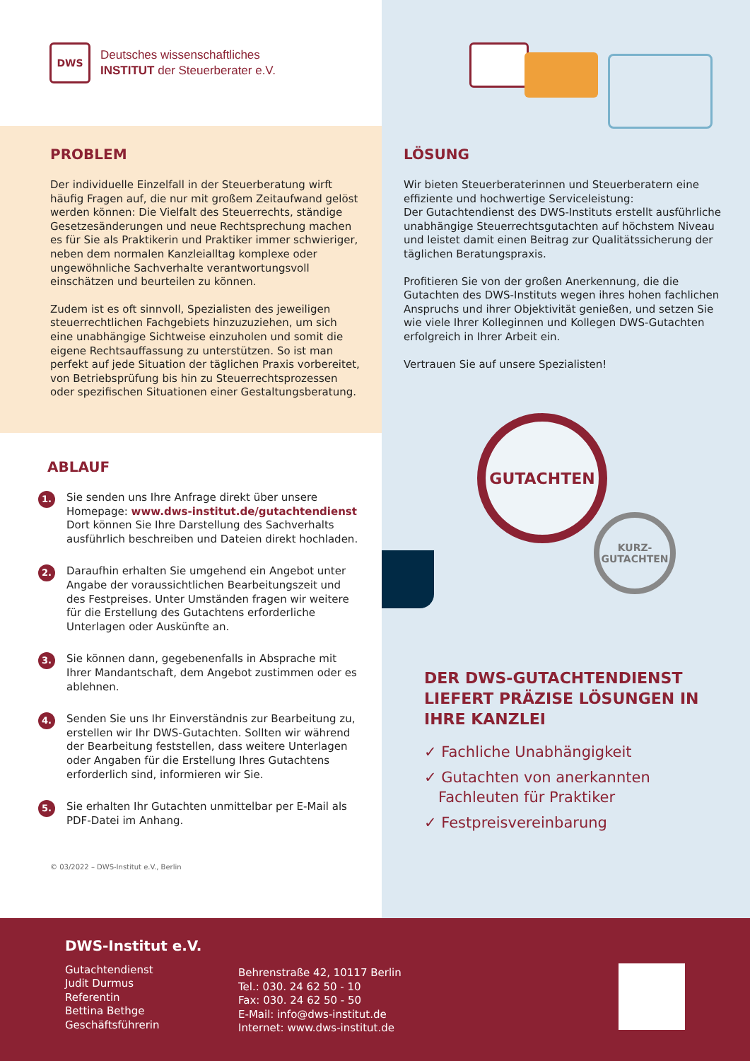DWS
Deutsches wissenschaftliches
INSTITUT der Steuerberater e.V.
PROBLEM
Der individuelle Einzelfall in der Steuerberatung wirft häufig Fragen auf, die nur mit großem Zeitaufwand gelöst werden können: Die Vielfalt des Steuerrechts, ständige Gesetzesänderungen und neue Rechtsprechung machen es für Sie als Praktikerin und Praktiker immer schwieriger, neben dem normalen Kanzleialltag komplexe oder ungewöhnliche Sachverhalte verantwortungsvoll einschätzen und beurteilen zu können.
Zudem ist es oft sinnvoll, Spezialisten des jeweiligen steuerrechtlichen Fachgebiets hinzuzuziehen, um sich eine unabhängige Sichtweise einzuholen und somit die eigene Rechtsauffassung zu unterstützen. So ist man perfekt auf jede Situation der täglichen Praxis vorbereitet, von Betriebsprüfung bis hin zu Steuerrechtsprozessen oder spezifischen Situationen einer Gestaltungsberatung.
ABLAUF
1.
Sie senden uns Ihre Anfrage direkt über unsere Homepage: www.dws-institut.de/gutachtendienst Dort können Sie Ihre Darstellung des Sachverhalts ausführlich beschreiben und Dateien direkt hochladen.
2.
Daraufhin erhalten Sie umgehend ein Angebot unter Angabe der voraussichtlichen Bearbeitungszeit und des Festpreises. Unter Umständen fragen wir weitere für die Erstellung des Gutachtens erforderliche Unterlagen oder Auskünfte an.
3.
Sie können dann, gegebenenfalls in Absprache mit Ihrer Mandantschaft, dem Angebot zustimmen oder es ablehnen.
4.
Senden Sie uns Ihr Einverständnis zur Bearbeitung zu, erstellen wir Ihr DWS-Gutachten. Sollten wir während der Bearbeitung feststellen, dass weitere Unterlagen oder Angaben für die Erstellung Ihres Gutachtens erforderlich sind, informieren wir Sie.
5.
Sie erhalten Ihr Gutachten unmittelbar per E-Mail als PDF-Datei im Anhang.
© 03/2022 – DWS-Institut e.V., Berlin
LÖSUNG
Wir bieten Steuerberaterinnen und Steuerberatern eine effiziente und hochwertige Serviceleistung:
Der Gutachtendienst des DWS-Instituts erstellt ausführliche unabhängige Steuerrechtsgutachten auf höchstem Niveau und leistet damit einen Beitrag zur Qualitätssicherung der täglichen Beratungspraxis.
Profitieren Sie von der großen Anerkennung, die die Gutachten des DWS-Instituts wegen ihres hohen fachlichen Anspruchs und ihrer Objektivität genießen, und setzen Sie wie viele Ihrer Kolleginnen und Kollegen DWS-Gutachten erfolgreich in Ihrer Arbeit ein.
Vertrauen Sie auf unsere Spezialisten!
GUTACHTEN
KURZ-
GUTACHTEN
DER DWS-GUTACHTENDIENST LIEFERT PRÄZISE LÖSUNGEN IN IHRE KANZLEI
✓ Fachliche Unabhängigkeit
✓ Gutachten von anerkannten
Fachleuten für Praktiker
✓ Festpreisvereinbarung
DWS-Institut e.V.
Gutachtendienst
Judit Durmus
Referentin
Bettina Bethge
Geschäftsführerin
Behrenstraße 42, 10117 Berlin
Tel.: 030. 24 62 50 - 10
Fax: 030. 24 62 50 - 50
E-Mail: info@dws-institut.de
Internet: www.dws-institut.de